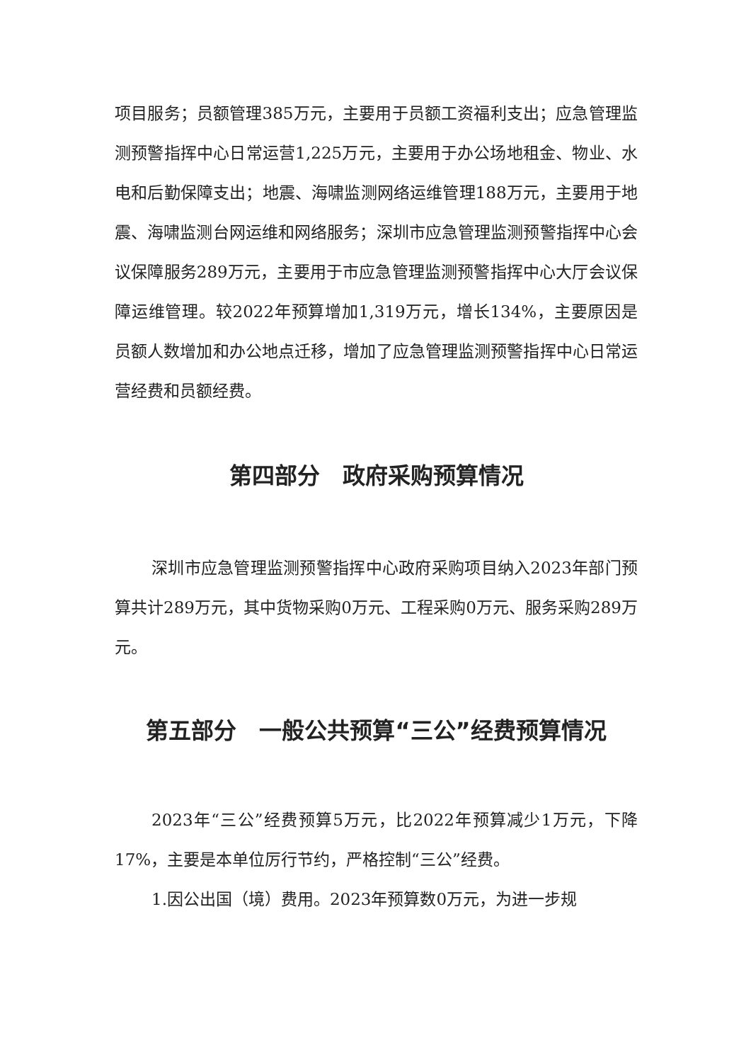项目服务；员额管理385万元，主要用于员额工资福利支出；应急管理监测预警指挥中心日常运营1,225万元，主要用于办公场地租金、物业、水电和后勤保障支出；地震、海啸监测网络运维管理188万元，主要用于地震、海啸监测台网运维和网络服务；深圳市应急管理监测预警指挥中心会议保障服务289万元，主要用于市应急管理监测预警指挥中心大厅会议保障运维管理。较2022年预算增加1,319万元，增长134%，主要原因是员额人数增加和办公地点迁移，增加了应急管理监测预警指挥中心日常运营经费和员额经费。
第四部分　政府采购预算情况
深圳市应急管理监测预警指挥中心政府采购项目纳入2023年部门预算共计289万元，其中货物采购0万元、工程采购0万元、服务采购289万元。
第五部分　一般公共预算“三公”经费预算情况
2023年“三公”经费预算5万元，比2022年预算减少1万元，下降17%，主要是本单位厉行节约，严格控制“三公”经费。
1.因公出国（境）费用。2023年预算数0万元，为进一步规